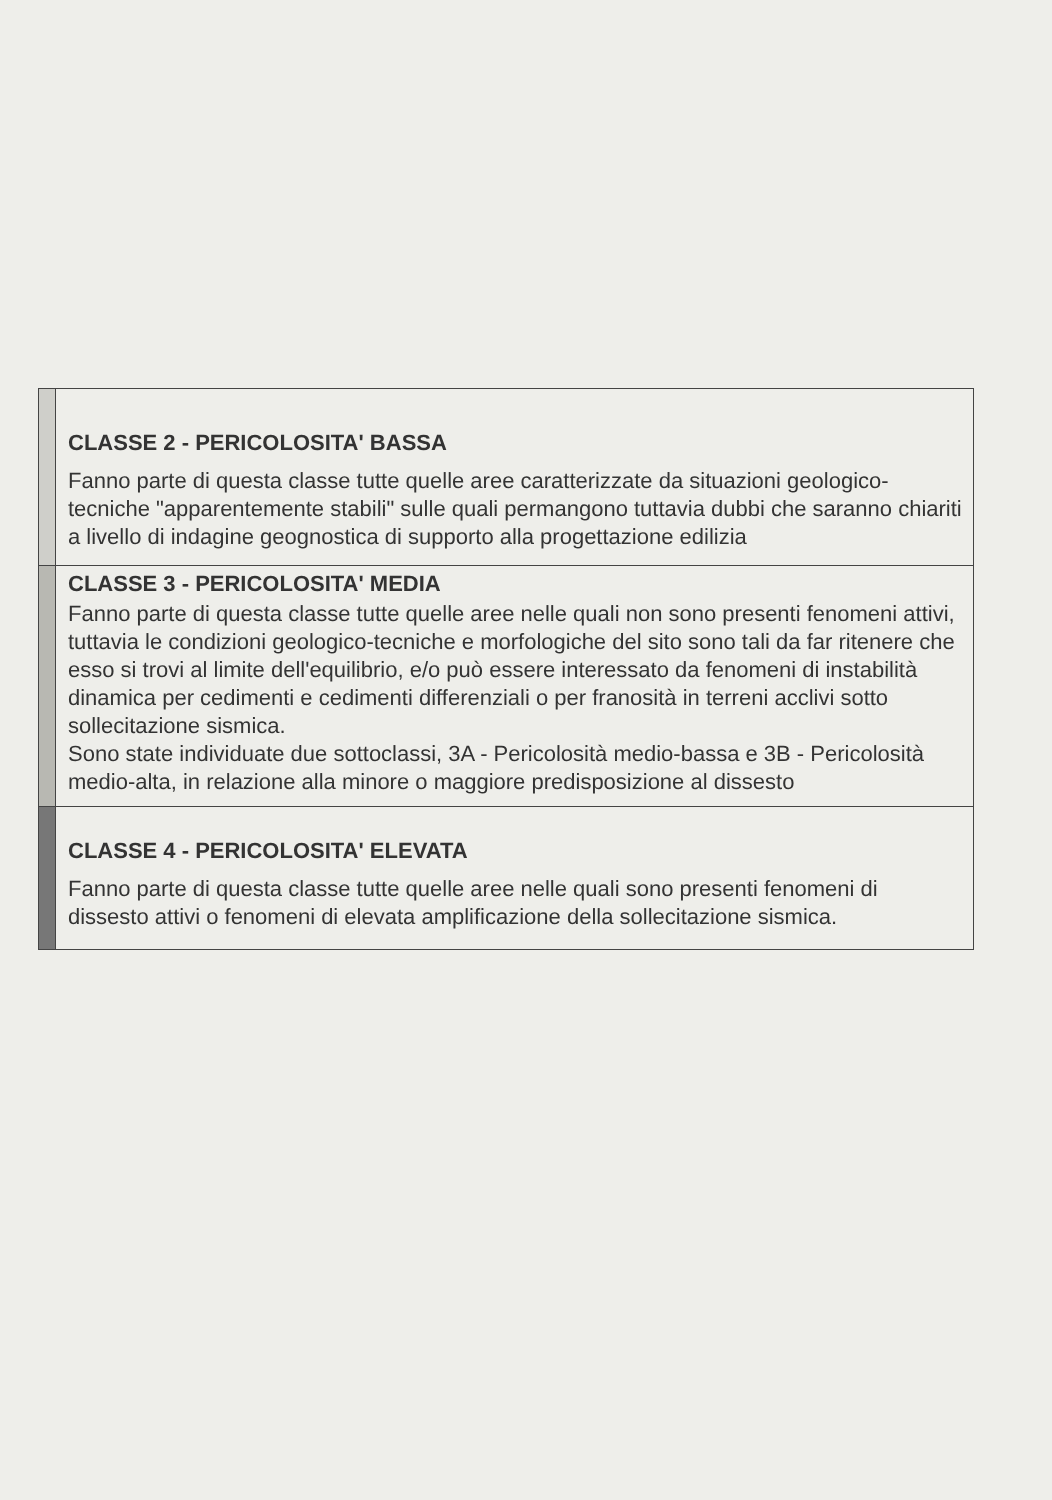| | CLASSE 2 - PERICOLOSITA' BASSA Fanno parte di questa classe tutte quelle aree caratterizzate da situazioni geologico-tecniche "apparentemente stabili" sulle quali permangono tuttavia dubbi che saranno chiariti a livello di indagine geognostica di supporto alla progettazione edilizia |
| | CLASSE 3 - PERICOLOSITA' MEDIA Fanno parte di questa classe tutte quelle aree nelle quali non sono presenti fenomeni attivi, tuttavia le condizioni geologico-tecniche e morfologiche del sito sono tali da far ritenere che esso si trovi al limite dell'equilibrio, e/o può essere interessato da fenomeni di instabilità dinamica per cedimenti e cedimenti differenziali o per franosità in terreni acclivi sotto sollecitazione sismica. Sono state individuate due sottoclassi, 3A - Pericolosità medio-bassa e 3B - Pericolosità medio-alta, in relazione alla minore o maggiore predisposizione al dissesto |
| | CLASSE 4 - PERICOLOSITA' ELEVATA Fanno parte di questa classe tutte quelle aree nelle quali sono presenti fenomeni di dissesto attivi o fenomeni di elevata amplificazione della sollecitazione sismica. |